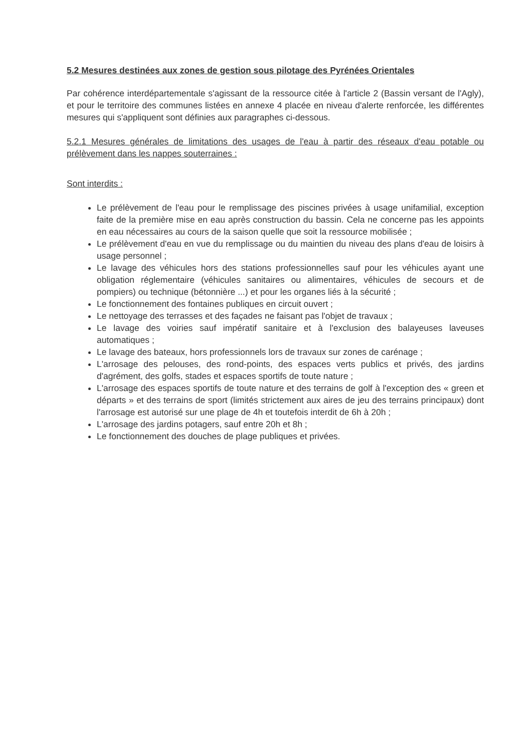5.2 Mesures destinées aux zones de gestion sous pilotage des Pyrénées Orientales
Par cohérence interdépartementale s'agissant de la ressource citée à l'article 2 (Bassin versant de l'Agly), et pour le territoire des communes listées en annexe 4 placée en niveau d'alerte renforcée, les différentes mesures qui s'appliquent sont définies aux paragraphes ci-dessous.
5.2.1 Mesures générales de limitations des usages de l'eau à partir des réseaux d'eau potable ou prélèvement dans les nappes souterraines :
Sont interdits :
Le prélèvement de l'eau pour le remplissage des piscines privées à usage unifamilial, exception faite de la première mise en eau après construction du bassin. Cela ne concerne pas les appoints en eau nécessaires au cours de la saison quelle que soit la ressource mobilisée ;
Le prélèvement d'eau en vue du remplissage ou du maintien du niveau des plans d'eau de loisirs à usage personnel ;
Le lavage des véhicules hors des stations professionnelles sauf pour les véhicules ayant une obligation réglementaire (véhicules sanitaires ou alimentaires, véhicules de secours et de pompiers) ou technique (bétonnière ...) et pour les organes liés à la sécurité ;
Le fonctionnement des fontaines publiques en circuit ouvert ;
Le nettoyage des terrasses et des façades ne faisant pas l'objet de travaux ;
Le lavage des voiries sauf impératif sanitaire et à l'exclusion des balayeuses laveuses automatiques ;
Le lavage des bateaux, hors professionnels lors de travaux sur zones de carénage ;
L'arrosage des pelouses, des rond-points, des espaces verts publics et privés, des jardins d'agrément, des golfs, stades et espaces sportifs de toute nature ;
L'arrosage des espaces sportifs de toute nature et des terrains de golf à l'exception des « green et départs » et des terrains de sport (limités strictement aux aires de jeu des terrains principaux) dont l'arrosage est autorisé sur une plage de 4h et toutefois interdit de 6h à 20h ;
L'arrosage des jardins potagers, sauf entre 20h et 8h ;
Le fonctionnement des douches de plage publiques et privées.